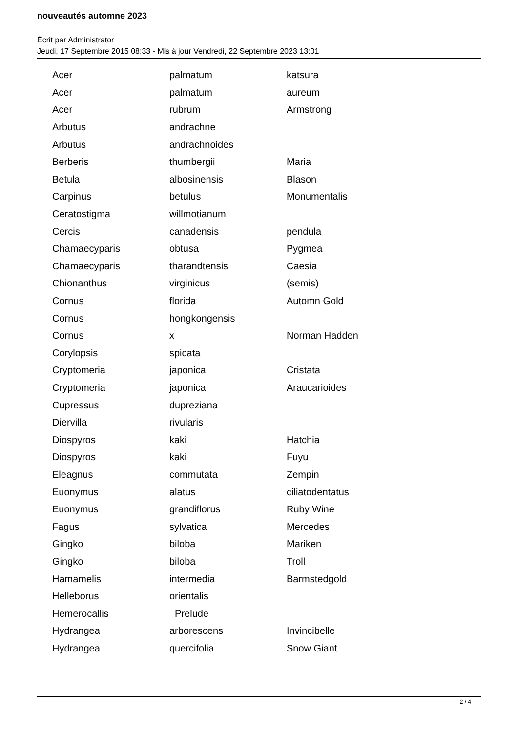nouveautés automne 2023
Écrit par Administrator
Jeudi, 17 Septembre 2015 08:33 - Mis à jour Vendredi, 22 Septembre 2023 13:01
| Acer | palmatum | katsura |
| Acer | palmatum | aureum |
| Acer | rubrum | Armstrong |
| Arbutus | andrachne | |
| Arbutus | andrachnoides | |
| Berberis | thumbergii | Maria |
| Betula | albosinensis | Blason |
| Carpinus | betulus | Monumentalis |
| Ceratostigma | willmotianum | |
| Cercis | canadensis | pendula |
| Chamaecyparis | obtusa | Pygmea |
| Chamaecyparis | tharandtensis | Caesia |
| Chionanthus | virginicus | (semis) |
| Cornus | florida | Automn Gold |
| Cornus | hongkongensis | |
| Cornus | x | Norman Hadden |
| Corylopsis | spicata | |
| Cryptomeria | japonica | Cristata |
| Cryptomeria | japonica | Araucarioides |
| Cupressus | dupreziana | |
| Diervilla | rivularis | |
| Diospyros | kaki | Hatchia |
| Diospyros | kaki | Fuyu |
| Eleagnus | commutata | Zempin |
| Euonymus | alatus | ciliatodentatus |
| Euonymus | grandiflorus | Ruby Wine |
| Fagus | sylvatica | Mercedes |
| Gingko | biloba | Mariken |
| Gingko | biloba | Troll |
| Hamamelis | intermedia | Barmstedgold |
| Helleborus | orientalis | |
| Hemerocallis | Prelude | |
| Hydrangea | arborescens | Invincibelle |
| Hydrangea | quercifolia | Snow Giant |
2 / 4